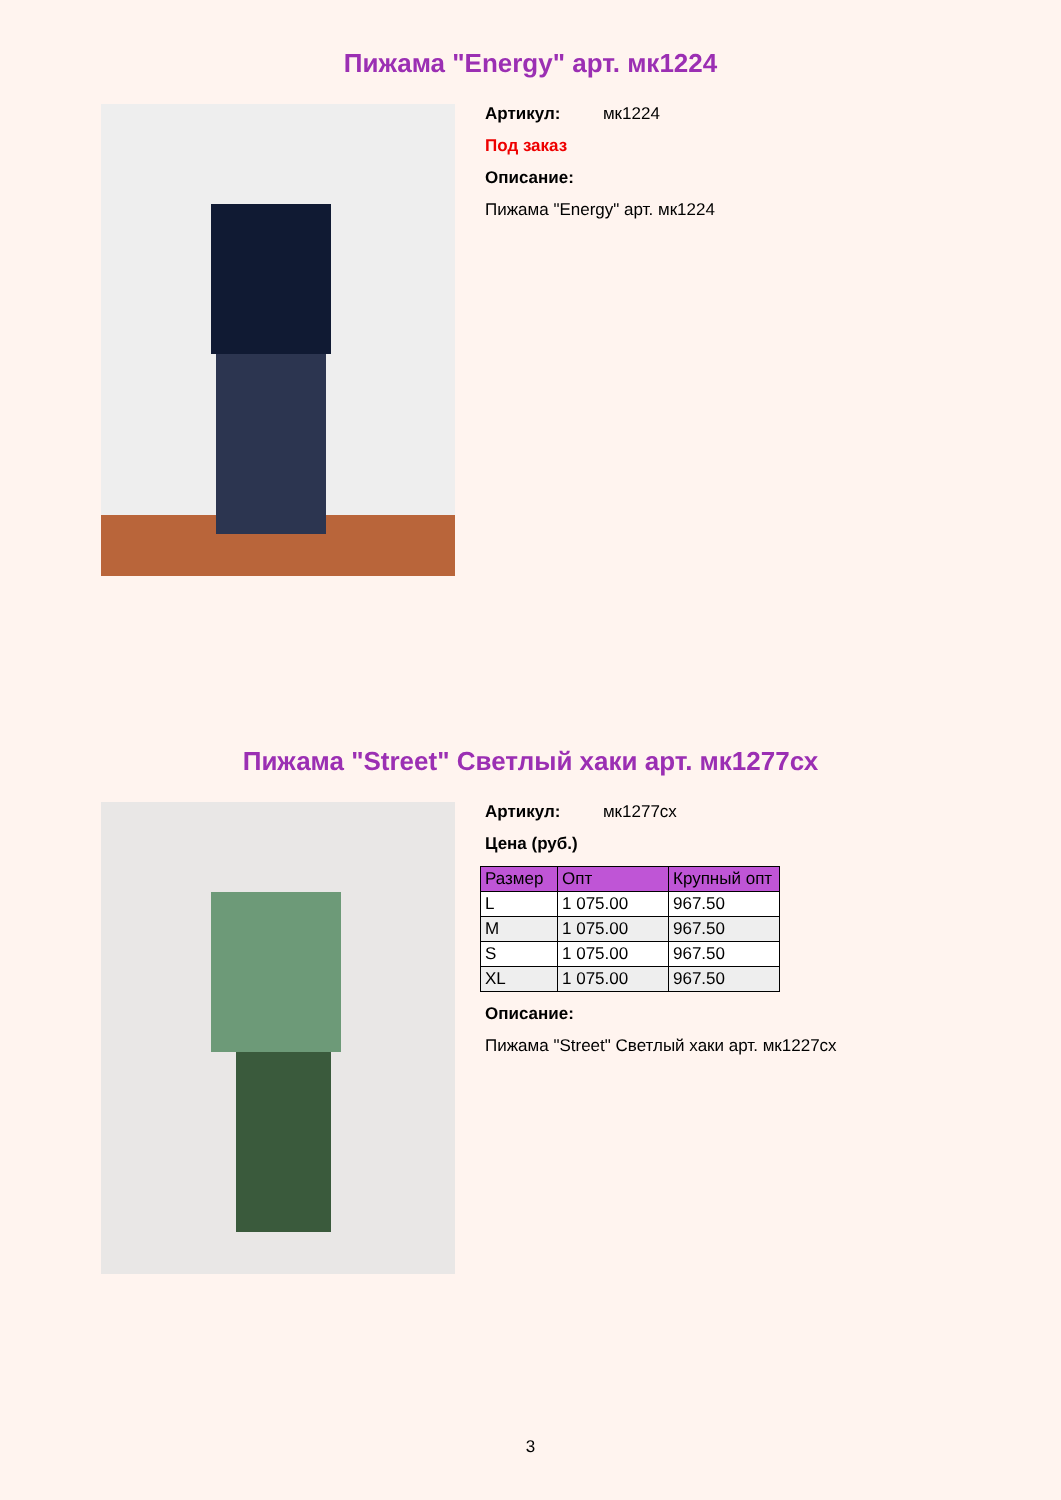Пижама "Energy" арт. мк1224
Артикул: мк1224
Под заказ
Описание:
Пижама "Energy" арт. мк1224
Пижама "Street" Светлый хаки арт. мк1277сх
Артикул: мк1277сх
Цена (руб.)
| Размер | Опт | Крупный опт |
| --- | --- | --- |
| L | 1 075.00 | 967.50 |
| M | 1 075.00 | 967.50 |
| S | 1 075.00 | 967.50 |
| XL | 1 075.00 | 967.50 |
Описание:
Пижама "Street" Светлый хаки арт. мк1227сх
3